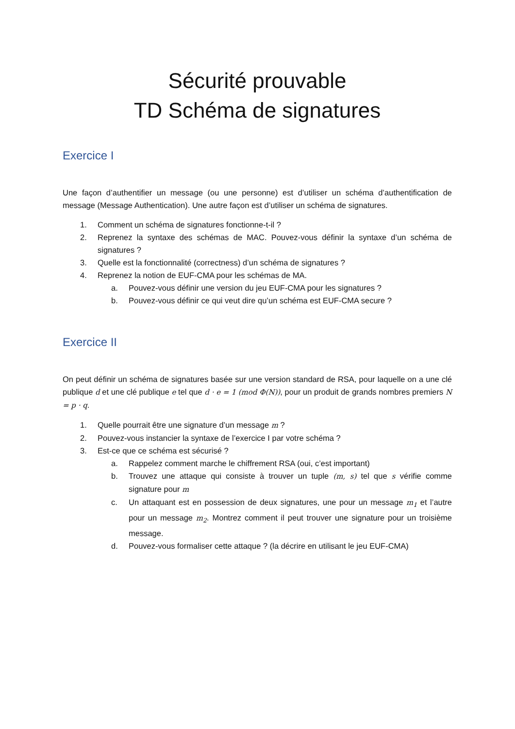Sécurité prouvable
TD Schéma de signatures
Exercice I
Une façon d’authentifier un message (ou une personne) est d’utiliser un schéma d’authentification de message (Message Authentication). Une autre façon est d’utiliser un schéma de signatures.
1. Comment un schéma de signatures fonctionne-t-il ?
2. Reprenez la syntaxe des schémas de MAC. Pouvez-vous définir la syntaxe d’un schéma de signatures ?
3. Quelle est la fonctionnalité (correctness) d’un schéma de signatures ?
4. Reprenez la notion de EUF-CMA pour les schémas de MA.
a. Pouvez-vous définir une version du jeu EUF-CMA pour les signatures ?
b. Pouvez-vous définir ce qui veut dire qu’un schéma est EUF-CMA secure ?
Exercice II
On peut définir un schéma de signatures basée sur une version standard de RSA, pour laquelle on a une clé publique d et une clé publique e tel que d · e = 1 (mod Φ(N)), pour un produit de grands nombres premiers N = p · q.
1. Quelle pourrait être une signature d’un message m ?
2. Pouvez-vous instancier la syntaxe de l’exercice I par votre schéma ?
3. Est-ce que ce schéma est sécurisé ?
a. Rappelez comment marche le chiffrement RSA (oui, c’est important)
b. Trouvez une attaque qui consiste à trouver un tuple (m, s) tel que s vérifie comme signature pour m
c. Un attaquant est en possession de deux signatures, une pour un message m<sub>1</sub> et l’autre pour un message m<sub>2</sub>. Montrez comment il peut trouver une signature pour un troisième message.
d. Pouvez-vous formaliser cette attaque ? (la décrire en utilisant le jeu EUF-CMA)